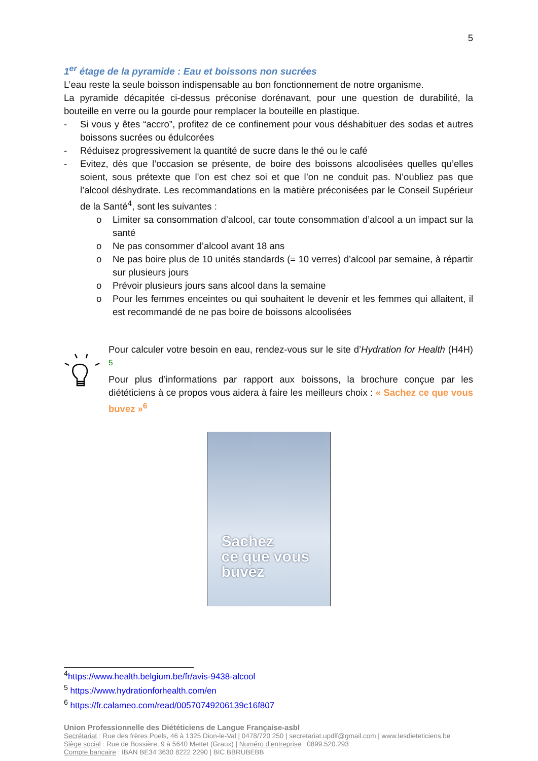5
1<sup>er</sup> étage de la pyramide : Eau et boissons non sucrées
L’eau reste la seule boisson indispensable au bon fonctionnement de notre organisme.
La pyramide décapitée ci-dessus préconise dorénavant, pour une question de durabilité, la bouteille en verre ou la gourde pour remplacer la bouteille en plastique.
- Si vous y êtes “accro”, profitez de ce confinement pour vous déshabituer des sodas et autres boissons sucrées ou édulcorées
- Réduisez progressivement la quantité de sucre dans le thé ou le café
- Evitez, dès que l’occasion se présente, de boire des boissons alcoolisées quelles qu’elles soient, sous prétexte que l’on est chez soi et que l’on ne conduit pas. N’oubliez pas que l’alcool déshydrate. Les recommandations en la matière préconisées par le Conseil Supérieur de la Santé<sup>4</sup>, sont les suivantes :
o Limiter sa consommation d’alcool, car toute consommation d’alcool a un impact sur la santé
o Ne pas consommer d’alcool avant 18 ans
o Ne pas boire plus de 10 unités standards (= 10 verres) d’alcool par semaine, à répartir sur plusieurs jours
o Prévoir plusieurs jours sans alcool dans la semaine
o Pour les femmes enceintes ou qui souhaitent le devenir et les femmes qui allaitent, il est recommandé de ne pas boire de boissons alcoolisées
Pour calculer votre besoin en eau, rendez-vous sur le site d’Hydration for Health (H4H) <sup>5</sup>
Pour plus d’informations par rapport aux boissons, la brochure conçue par les diététiciens à ce propos vous aidera à faire les meilleurs choix : « Sachez ce que vous buvez »<sup>6</sup>
Sachez
ce que vous
buvez
<sup>4</sup> https://www.health.belgium.be/fr/avis-9438-alcool
<sup>5</sup> https://www.hydrationforhealth.com/en
<sup>6</sup> https://fr.calameo.com/read/00570749206139c16f807
Union Professionnelle des Diététiciens de Langue Française-asbl
Secrétariat : Rue des frères Poels, 46 à 1325 Dion-le-Val | 0478/720 250 | secretariat.updlf@gmail.com | www.lesdieteticiens.be
Siège social : Rue de Bossière, 9 à 5640 Mettet (Graux) | Numéro d’entreprise : 0899.520.293
Compte bancaire : IBAN BE34 3630 8222 2290 | BIC BBRUBEBB